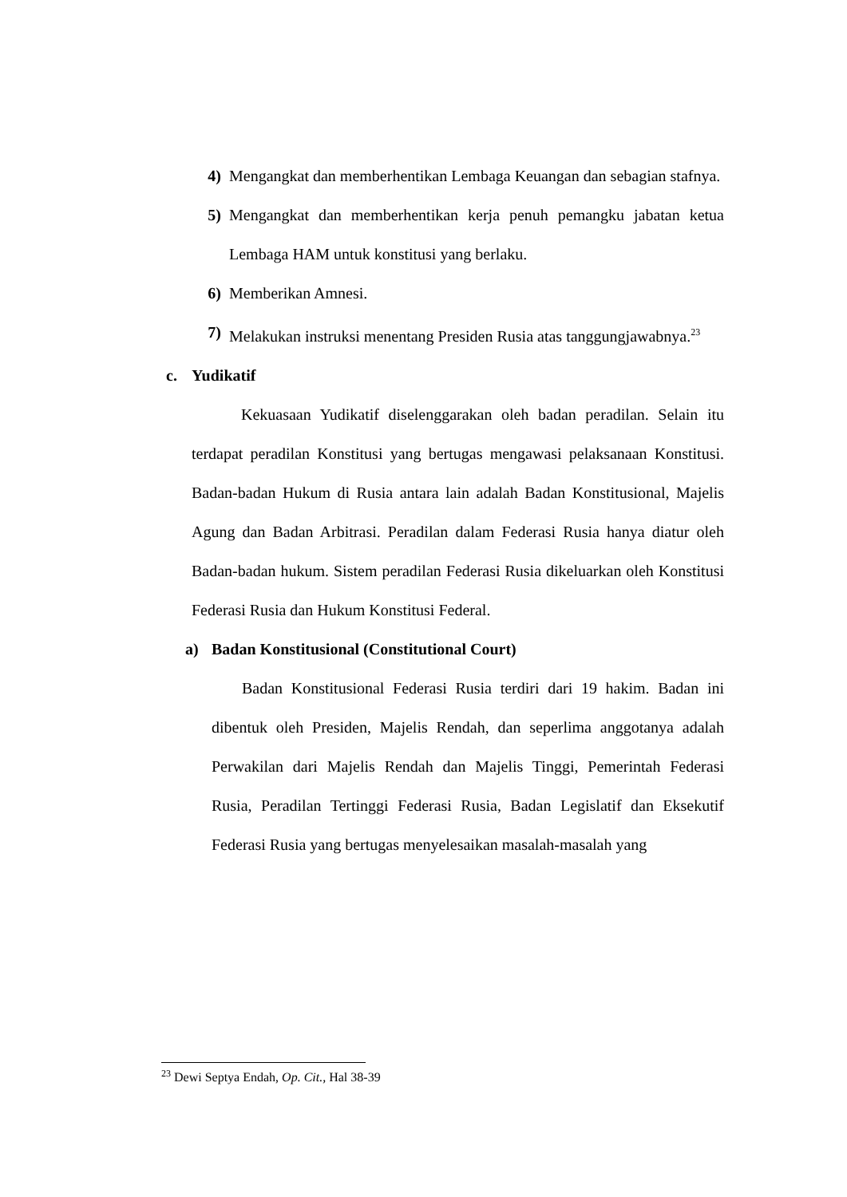4) Mengangkat dan memberhentikan Lembaga Keuangan dan sebagian stafnya.
5) Mengangkat dan memberhentikan kerja penuh pemangku jabatan ketua Lembaga HAM untuk konstitusi yang berlaku.
6) Memberikan Amnesi.
7) Melakukan instruksi menentang Presiden Rusia atas tanggungjawabnya.<sup>23</sup>
c. Yudikatif
Kekuasaan Yudikatif diselenggarakan oleh badan peradilan. Selain itu terdapat peradilan Konstitusi yang bertugas mengawasi pelaksanaan Konstitusi. Badan-badan Hukum di Rusia antara lain adalah Badan Konstitusional, Majelis Agung dan Badan Arbitrasi. Peradilan dalam Federasi Rusia hanya diatur oleh Badan-badan hukum. Sistem peradilan Federasi Rusia dikeluarkan oleh Konstitusi Federasi Rusia dan Hukum Konstitusi Federal.
a) Badan Konstitusional (Constitutional Court)
Badan Konstitusional Federasi Rusia terdiri dari 19 hakim. Badan ini dibentuk oleh Presiden, Majelis Rendah, dan seperlima anggotanya adalah Perwakilan dari Majelis Rendah dan Majelis Tinggi, Pemerintah Federasi Rusia, Peradilan Tertinggi Federasi Rusia, Badan Legislatif dan Eksekutif Federasi Rusia yang bertugas menyelesaikan masalah-masalah yang
<sup>23</sup> Dewi Septya Endah, Op. Cit., Hal 38-39